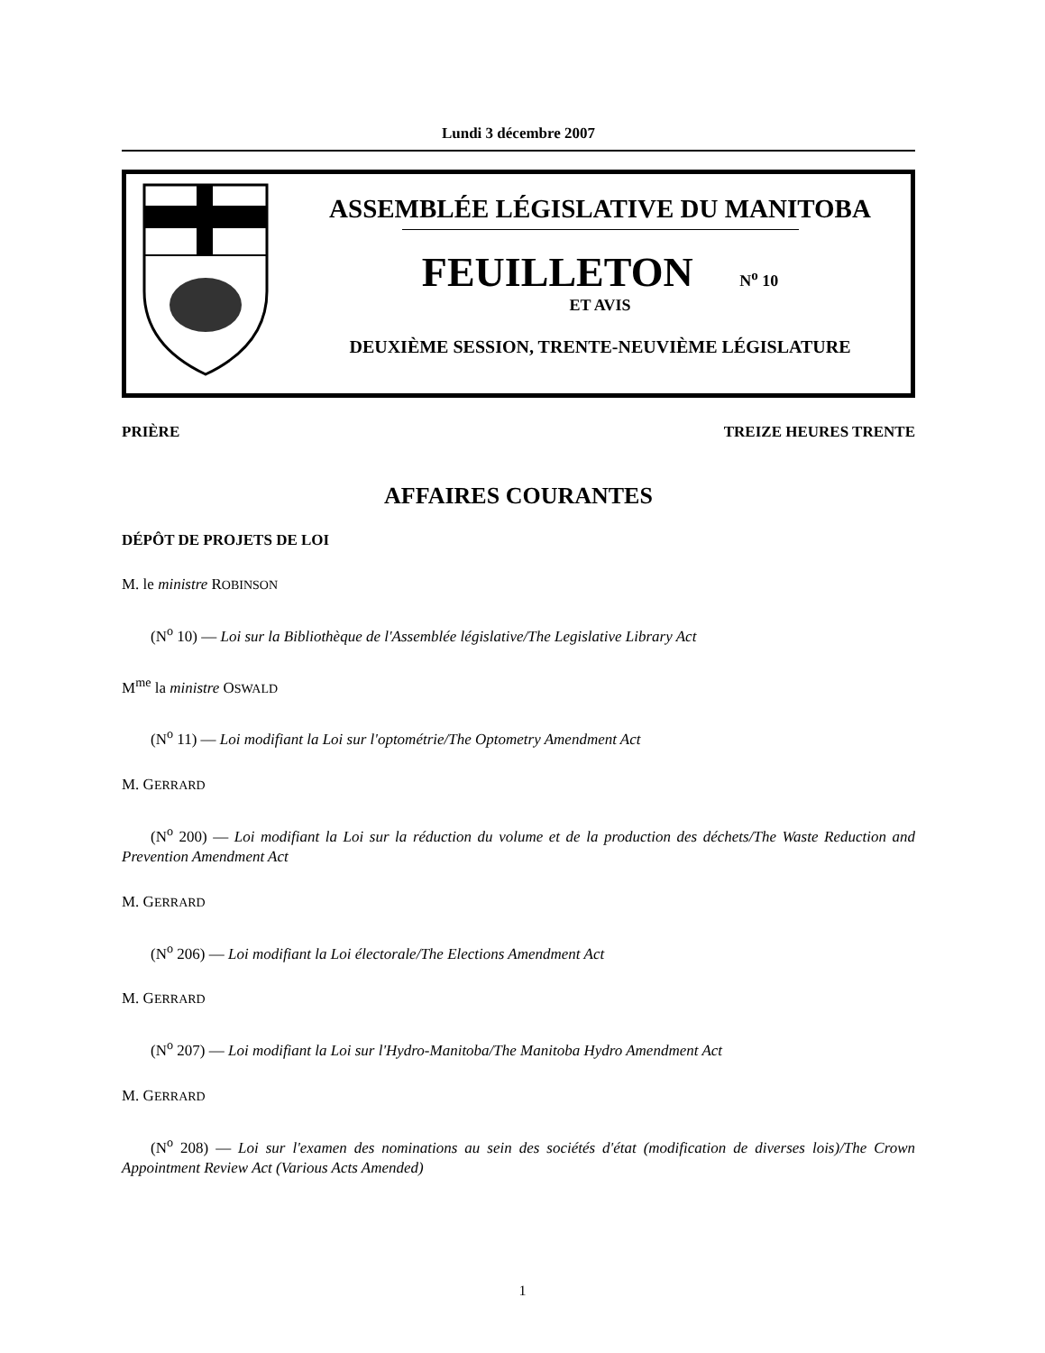Lundi 3 décembre 2007
ASSEMBLÉE LÉGISLATIVE DU MANITOBA
FEUILLETON N<sup>o</sup> 10
ET AVIS
DEUXIÈME SESSION, TRENTE-NEUVIÈME LÉGISLATURE
PRIÈRE TREIZE HEURES TRENTE
AFFAIRES COURANTES
DÉPÔT DE PROJETS DE LOI
M. le ministre ROBINSON
(N<sup>o</sup> 10) — Loi sur la Bibliothèque de l'Assemblée législative/The Legislative Library Act
M<sup>me</sup> la ministre OSWALD
(N<sup>o</sup> 11) — Loi modifiant la Loi sur l'optométrie/The Optometry Amendment Act
M. GERRARD
(N<sup>o</sup> 200) — Loi modifiant la Loi sur la réduction du volume et de la production des déchets/The Waste Reduction and Prevention Amendment Act
M. GERRARD
(N<sup>o</sup> 206) — Loi modifiant la Loi électorale/The Elections Amendment Act
M. GERRARD
(N<sup>o</sup> 207) — Loi modifiant la Loi sur l'Hydro-Manitoba/The Manitoba Hydro Amendment Act
M. GERRARD
(N<sup>o</sup> 208) — Loi sur l'examen des nominations au sein des sociétés d'état (modification de diverses lois)/The Crown Appointment Review Act (Various Acts Amended)
1